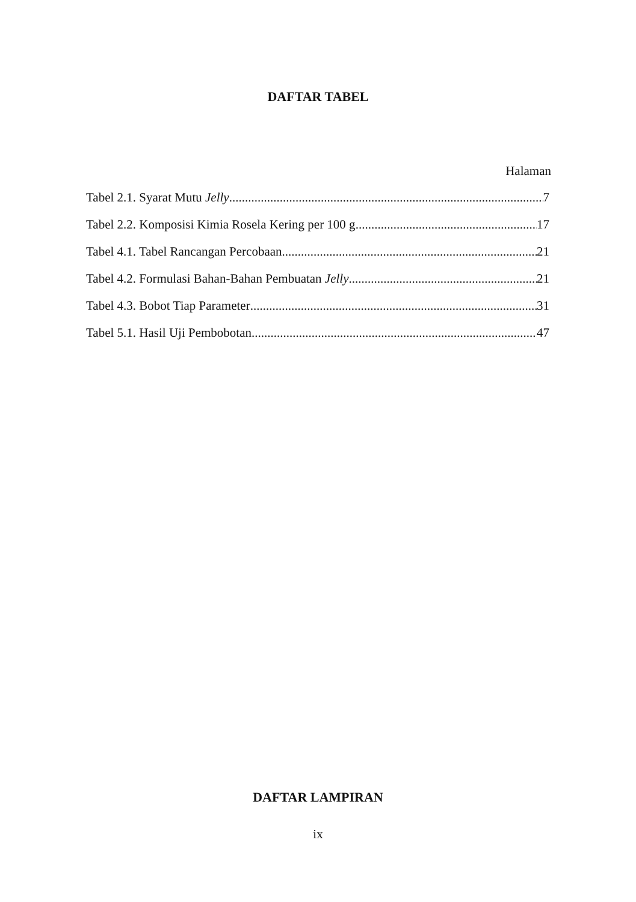DAFTAR TABEL
Halaman
Tabel 2.1. Syarat Mutu Jelly 7
Tabel 2.2. Komposisi Kimia Rosela Kering per 100 g 17
Tabel 4.1. Tabel Rancangan Percobaan 21
Tabel 4.2. Formulasi Bahan-Bahan Pembuatan Jelly 21
Tabel 4.3. Bobot Tiap Parameter 31
Tabel 5.1. Hasil Uji Pembobotan 47
DAFTAR LAMPIRAN
ix